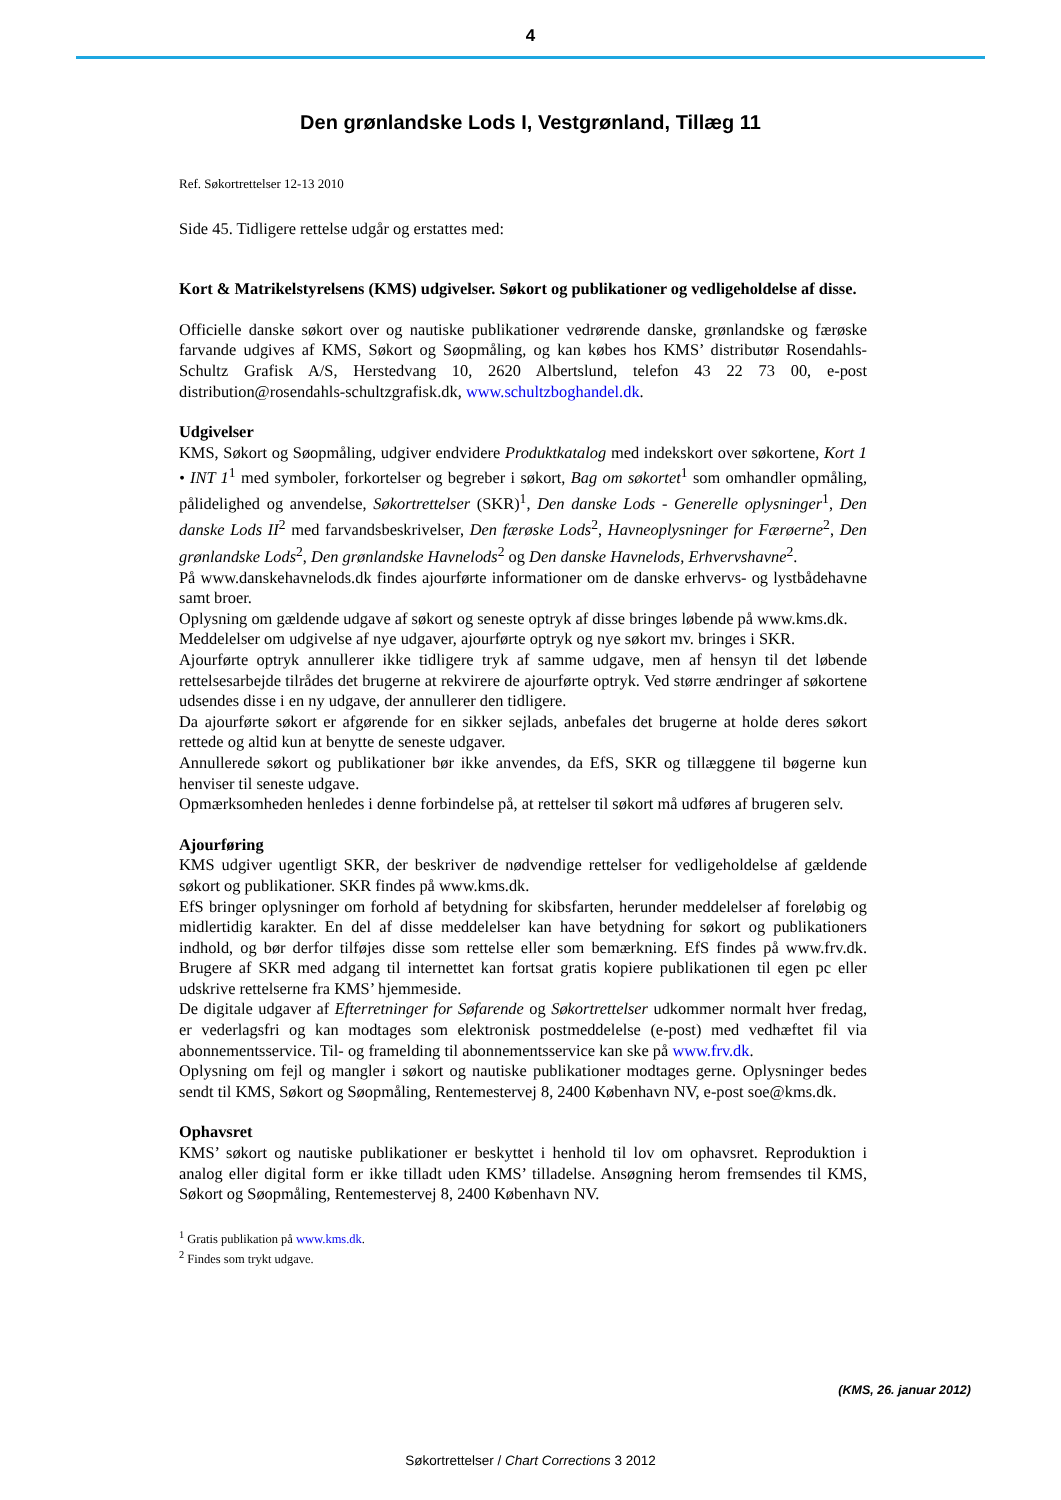4
Den grønlandske Lods I, Vestgrønland, Tillæg 11
Ref. Søkortrettelser 12-13 2010
Side 45. Tidligere rettelse udgår og erstattes med:
Kort & Matrikelstyrelsens (KMS) udgivelser. Søkort og publikationer og vedligeholdelse af disse.
Officielle danske søkort over og nautiske publikationer vedrørende danske, grønlandske og færøske farvande udgives af KMS, Søkort og Søopmåling, og kan købes hos KMS’ distributør Rosendahls-Schultz Grafisk A/S, Herstedvang 10, 2620 Albertslund, telefon 43 22 73 00, e-post distribution@rosendahls-schultzgrafisk.dk, www.schultzboghandel.dk.
Udgivelser
KMS, Søkort og Søopmåling, udgiver endvidere Produktkatalog med indekskort over søkortene, Kort 1 • INT 1<sup>1</sup> med symboler, forkortelser og begreber i søkort, Bag om søkortet<sup>1</sup> som omhandler opmåling, pålidelighed og anvendelse, Søkortrettelser (SKR)<sup>1</sup>, Den danske Lods - Generelle oplysninger<sup>1</sup>, Den danske Lods II<sup>2</sup> med farvandsbeskrivelser, Den færøske Lods<sup>2</sup>, Havneoplysninger for Færøerne<sup>2</sup>, Den grønlandske Lods<sup>2</sup>, Den grønlandske Havnelods<sup>2</sup> og Den danske Havnelods, Erhvervshavne<sup>2</sup>.
På www.danskehavnelods.dk findes ajourførte informationer om de danske erhvervs- og lystbådehavne samt broer.
Oplysning om gældende udgave af søkort og seneste optryk af disse bringes løbende på www.kms.dk.
Meddelelser om udgivelse af nye udgaver, ajourførte optryk og nye søkort mv. bringes i SKR.
Ajourførte optryk annullerer ikke tidligere tryk af samme udgave, men af hensyn til det løbende rettelsesarbejde tilrådes det brugerne at rekvirere de ajourførte optryk. Ved større ændringer af søkortene udsendes disse i en ny udgave, der annullerer den tidligere.
Da ajourførte søkort er afgørende for en sikker sejlads, anbefales det brugerne at holde deres søkort rettede og altid kun at benytte de seneste udgaver.
Annullerede søkort og publikationer bør ikke anvendes, da EfS, SKR og tillæggene til bøgerne kun henviser til seneste udgave.
Opmærksomheden henledes i denne forbindelse på, at rettelser til søkort må udføres af brugeren selv.
Ajourføring
KMS udgiver ugentligt SKR, der beskriver de nødvendige rettelser for vedligeholdelse af gældende søkort og publikationer. SKR findes på www.kms.dk.
EfS bringer oplysninger om forhold af betydning for skibsfarten, herunder meddelelser af foreløbig og midlertidig karakter. En del af disse meddelelser kan have betydning for søkort og publikationers indhold, og bør derfor tilføjes disse som rettelse eller som bemærkning. EfS findes på www.frv.dk. Brugere af SKR med adgang til internettet kan fortsat gratis kopiere publikationen til egen pc eller udskrive rettelserne fra KMS’ hjemmeside.
De digitale udgaver af Efterretninger for Søfarende og Søkortrettelser udkommer normalt hver fredag, er vederlagsfri og kan modtages som elektronisk postmeddelelse (e-post) med vedhæftet fil via abonnementsservice. Til- og framelding til abonnementsservice kan ske på www.frv.dk.
Oplysning om fejl og mangler i søkort og nautiske publikationer modtages gerne. Oplysninger bedes sendt til KMS, Søkort og Søopmåling, Rentemestervej 8, 2400 København NV, e-post soe@kms.dk.
Ophavsret
KMS’ søkort og nautiske publikationer er beskyttet i henhold til lov om ophavsret. Reproduktion i analog eller digital form er ikke tilladt uden KMS’ tilladelse. Ansøgning herom fremsendes til KMS, Søkort og Søopmåling, Rentemestervej 8, 2400 København NV.
<sup>1</sup> Gratis publikation på www.kms.dk.
<sup>2</sup> Findes som trykt udgave.
(KMS, 26. januar 2012)
Søkortrettelser / Chart Corrections 3 2012